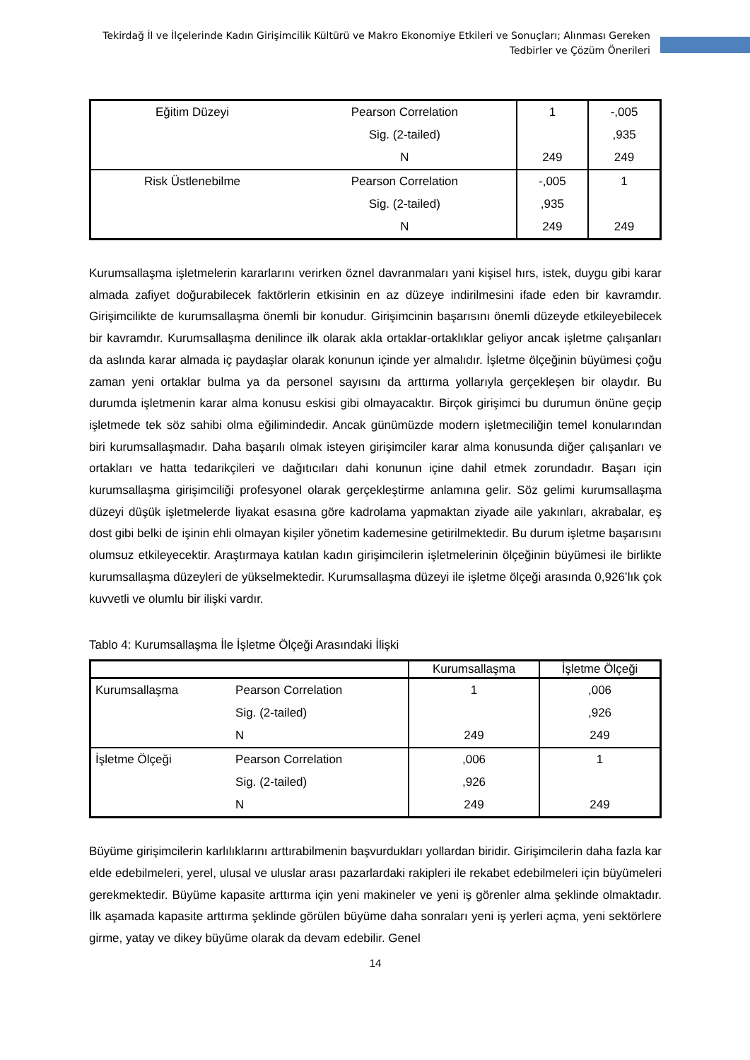Tekirdağ İl ve İlçelerinde Kadın Girişimcilik Kültürü ve Makro Ekonomiye Etkileri ve Sonuçları; Alınması Gereken Tedbirler ve Çözüm Önerileri
| Eğitim Düzeyi | Pearson Correlation | 1 | -,005 |
| | Sig. (2-tailed) | | ,935 |
| | N | 249 | 249 |
| Risk Üstlenebilme | Pearson Correlation | -,005 | 1 |
| | Sig. (2-tailed) | ,935 | |
| | N | 249 | 249 |
Kurumsallaşma işletmelerin kararlarını verirken öznel davranmaları yani kişisel hırs, istek, duygu gibi karar almada zafiyet doğurabilecek faktörlerin etkisinin en az düzeye indirilmesini ifade eden bir kavramdır. Girişimcilikte de kurumsallaşma önemli bir konudur. Girişimcinin başarısını önemli düzeyde etkileyebilecek bir kavramdır. Kurumsallaşma denilince ilk olarak akla ortaklar-ortaklıklar geliyor ancak işletme çalışanları da aslında karar almada iç paydaşlar olarak konunun içinde yer almalıdır. İşletme ölçeğinin büyümesi çoğu zaman yeni ortaklar bulma ya da personel sayısını da arttırma yollarıyla gerçekleşen bir olaydır. Bu durumda işletmenin karar alma konusu eskisi gibi olmayacaktır. Birçok girişimci bu durumun önüne geçip işletmede tek söz sahibi olma eğilimindedir. Ancak günümüzde modern işletmeciliğin temel konularından biri kurumsallaşmadır. Daha başarılı olmak isteyen girişimciler karar alma konusunda diğer çalışanları ve ortakları ve hatta tedarikçileri ve dağıtıcıları dahi konunun içine dahil etmek zorundadır. Başarı için kurumsallaşma girişimciliği profesyonel olarak gerçekleştirme anlamına gelir. Söz gelimi kurumsallaşma düzeyi düşük işletmelerde liyakat esasına göre kadrolama yapmaktan ziyade aile yakınları, akrabalar, eş dost gibi belki de işinin ehli olmayan kişiler yönetim kademesine getirilmektedir. Bu durum işletme başarısını olumsuz etkileyecektir. Araştırmaya katılan kadın girişimcilerin işletmelerinin ölçeğinin büyümesi ile birlikte kurumsallaşma düzeyleri de yükselmektedir. Kurumsallaşma düzeyi ile işletme ölçeği arasında 0,926’lık çok kuvvetli ve olumlu bir ilişki vardır.
Tablo 4: Kurumsallaşma İle İşletme Ölçeği Arasındaki İlişki
| | | Kurumsallaşma | İşletme Ölçeği |
| --- | --- | --- | --- |
| Kurumsallaşma | Pearson Correlation | 1 | ,006 |
| | Sig. (2-tailed) | | ,926 |
| | N | 249 | 249 |
| İşletme Ölçeği | Pearson Correlation | ,006 | 1 |
| | Sig. (2-tailed) | ,926 | |
| | N | 249 | 249 |
Büyüme girişimcilerin karlılıklarını arttırabilmenin başvurdukları yollardan biridir. Girişimcilerin daha fazla kar elde edebilmeleri, yerel, ulusal ve uluslar arası pazarlardaki rakipleri ile rekabet edebilmeleri için büyümeleri gerekmektedir. Büyüme kapasite arttırma için yeni makineler ve yeni iş görenler alma şeklinde olmaktadır. İlk aşamada kapasite arttırma şeklinde görülen büyüme daha sonraları yeni iş yerleri açma, yeni sektörlere girme, yatay ve dikey büyüme olarak da devam edebilir. Genel
14